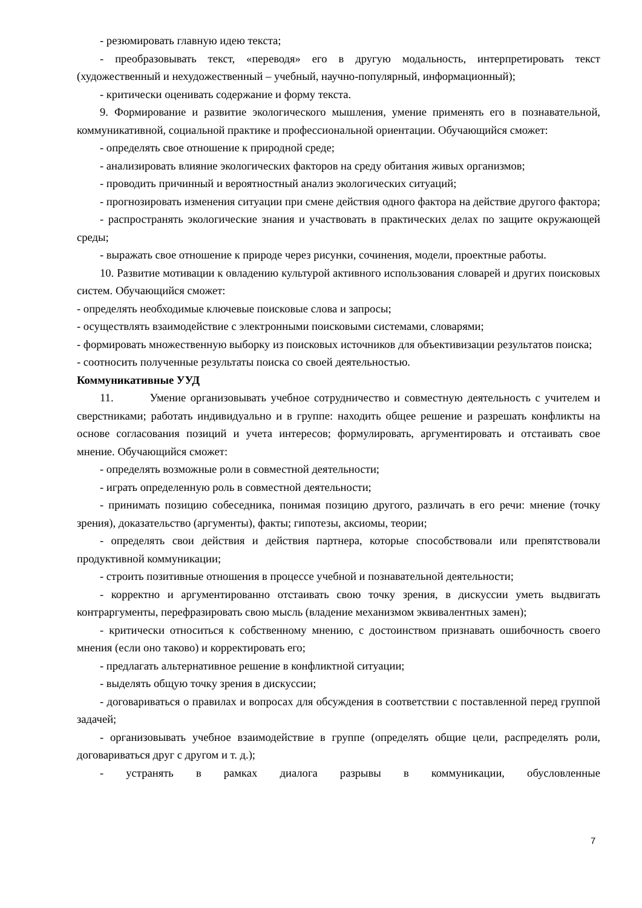- резюмировать главную идею текста;
- преобразовывать текст, «переводя» его в другую модальность, интерпретировать текст (художественный и нехудожественный – учебный, научно-популярный, информационный);
- критически оценивать содержание и форму текста.
9. Формирование и развитие экологического мышления, умение применять его в познавательной, коммуникативной, социальной практике и профессиональной ориентации. Обучающийся сможет:
- определять свое отношение к природной среде;
- анализировать влияние экологических факторов на среду обитания живых организмов;
- проводить причинный и вероятностный анализ экологических ситуаций;
- прогнозировать изменения ситуации при смене действия одного фактора на действие другого фактора;
- распространять экологические знания и участвовать в практических делах по защите окружающей среды;
- выражать свое отношение к природе через рисунки, сочинения, модели, проектные работы.
10. Развитие мотивации к овладению культурой активного использования словарей и других поисковых систем. Обучающийся сможет:
- определять необходимые ключевые поисковые слова и запросы;
- осуществлять взаимодействие с электронными поисковыми системами, словарями;
- формировать множественную выборку из поисковых источников для объективизации результатов поиска;
- соотносить полученные результаты поиска со своей деятельностью.
Коммуникативные УУД
11. Умение организовывать учебное сотрудничество и совместную деятельность с учителем и сверстниками; работать индивидуально и в группе: находить общее решение и разрешать конфликты на основе согласования позиций и учета интересов; формулировать, аргументировать и отстаивать свое мнение. Обучающийся сможет:
- определять возможные роли в совместной деятельности;
- играть определенную роль в совместной деятельности;
- принимать позицию собеседника, понимая позицию другого, различать в его речи: мнение (точку зрения), доказательство (аргументы), факты; гипотезы, аксиомы, теории;
- определять свои действия и действия партнера, которые способствовали или препятствовали продуктивной коммуникации;
- строить позитивные отношения в процессе учебной и познавательной деятельности;
- корректно и аргументированно отстаивать свою точку зрения, в дискуссии уметь выдвигать контраргументы, перефразировать свою мысль (владение механизмом эквивалентных замен);
- критически относиться к собственному мнению, с достоинством признавать ошибочность своего мнения (если оно таково) и корректировать его;
- предлагать альтернативное решение в конфликтной ситуации;
- выделять общую точку зрения в дискуссии;
- договариваться о правилах и вопросах для обсуждения в соответствии с поставленной перед группой задачей;
- организовывать учебное взаимодействие в группе (определять общие цели, распределять роли, договариваться друг с другом и т. д.);
- устранять в рамках диалога разрывы в коммуникации, обусловленные
7